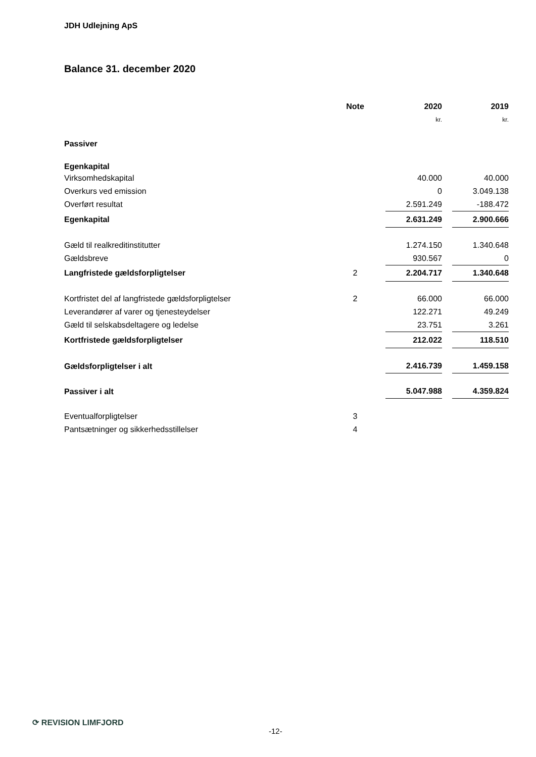JDH Udlejning ApS
Balance 31. december 2020
| | Note | | 2020 | | 2019 |
| --- | --- | --- | --- | --- | --- |
| | | | kr. | | kr. |
| Passiver | | | | | |
| Egenkapital | | | | | |
| Virksomhedskapital | | | 40.000 | | 40.000 |
| Overkurs ved emission | | | 0 | | 3.049.138 |
| Overført resultat | | | 2.591.249 | | -188.472 |
| Egenkapital | | | 2.631.249 | | 2.900.666 |
| Gæld til realkreditinstitutter | | | 1.274.150 | | 1.340.648 |
| Gældsbreve | | | 930.567 | | 0 |
| Langfristede gældsforpligtelser | 2 | | 2.204.717 | | 1.340.648 |
| Kortfristet del af langfristede gældsforpligtelser | 2 | | 66.000 | | 66.000 |
| Leverandører af varer og tjenesteydelser | | | 122.271 | | 49.249 |
| Gæld til selskabsdeltagere og ledelse | | | 23.751 | | 3.261 |
| Kortfristede gældsforpligtelser | | | 212.022 | | 118.510 |
| Gældsforpligtelser i alt | | | 2.416.739 | | 1.459.158 |
| Passiver i alt | | | 5.047.988 | | 4.359.824 |
| Eventualforpligtelser | 3 | | | | |
| Pantsætninger og sikkerhedsstillelser | 4 | | | | |
⟳ REVISION LIMFJORD
-12-